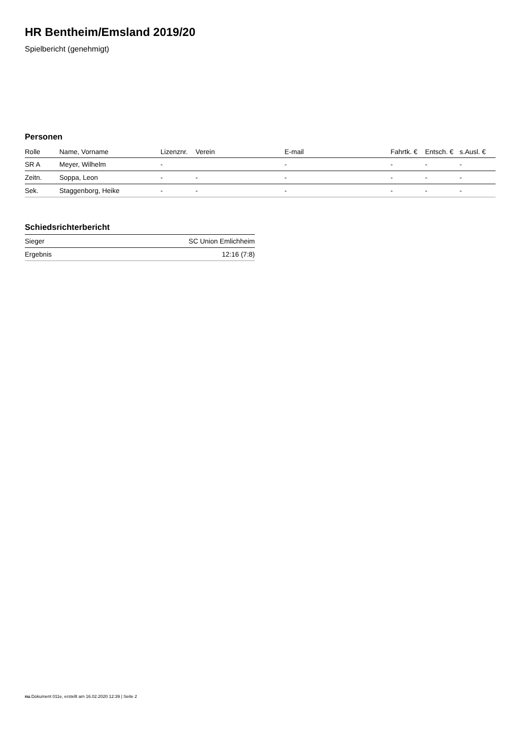HR Bentheim/Emsland 2019/20
Spielbericht (genehmigt)
Personen
| Rolle | Name, Vorname | Lizenznr. | Verein | E-mail | Fahrtk. € | Entsch. € | s.Ausl. € |
| --- | --- | --- | --- | --- | --- | --- | --- |
| SR A | Meyer, Wilhelm | - | | - | - | - | - |
| Zeitn. | Soppa, Leon | - | - | - | - | - | - |
| Sek. | Staggenborg, Heike | - | - | - | - | - | - |
Schiedsrichterbericht
| Sieger | SC Union Emlichheim |
| Ergebnis | 12:16 (7:8) |
nu.Dokument 011e, erstellt am 16.02.2020 12:39 | Seite 2